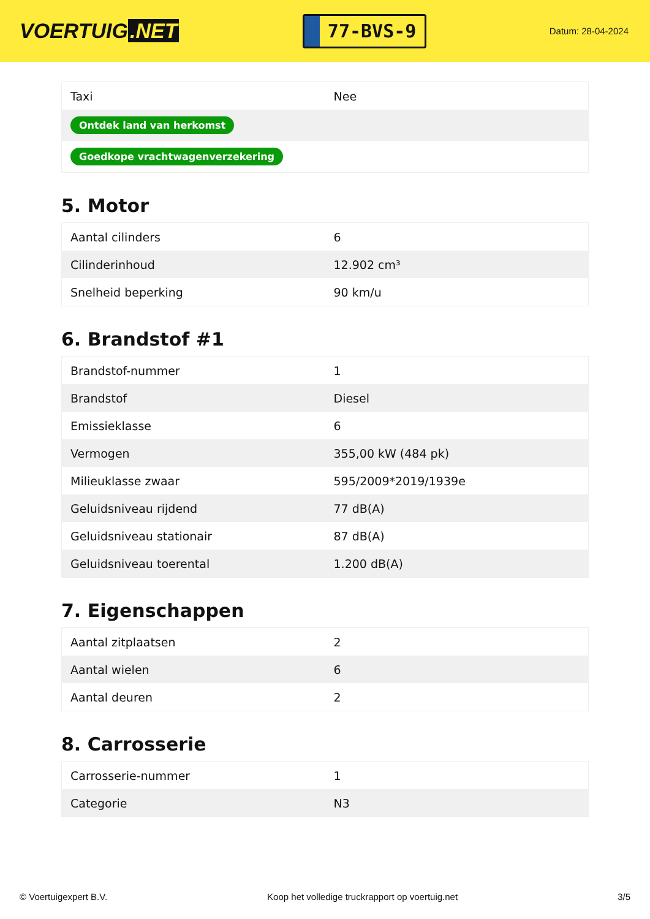VOERTUIG.NET
77-BVS-9
Datum: 28-04-2024
| Taxi | Nee |
| Ontdek land van herkomst | |
| Goedkope vrachtwagenverzekering | |
5. Motor
| Aantal cilinders | 6 |
| Cilinderinhoud | 12.902 cm³ |
| Snelheid beperking | 90 km/u |
6. Brandstof #1
| Brandstof-nummer | 1 |
| Brandstof | Diesel |
| Emissieklasse | 6 |
| Vermogen | 355,00 kW (484 pk) |
| Milieuklasse zwaar | 595/2009*2019/1939e |
| Geluidsniveau rijdend | 77 dB(A) |
| Geluidsniveau stationair | 87 dB(A) |
| Geluidsniveau toerental | 1.200 dB(A) |
7. Eigenschappen
| Aantal zitplaatsen | 2 |
| Aantal wielen | 6 |
| Aantal deuren | 2 |
8. Carrosserie
| Carrosserie-nummer | 1 |
| Categorie | N3 |
© Voertuigexpert B.V. Koop het volledige truckrapport op voertuig.net 3/5